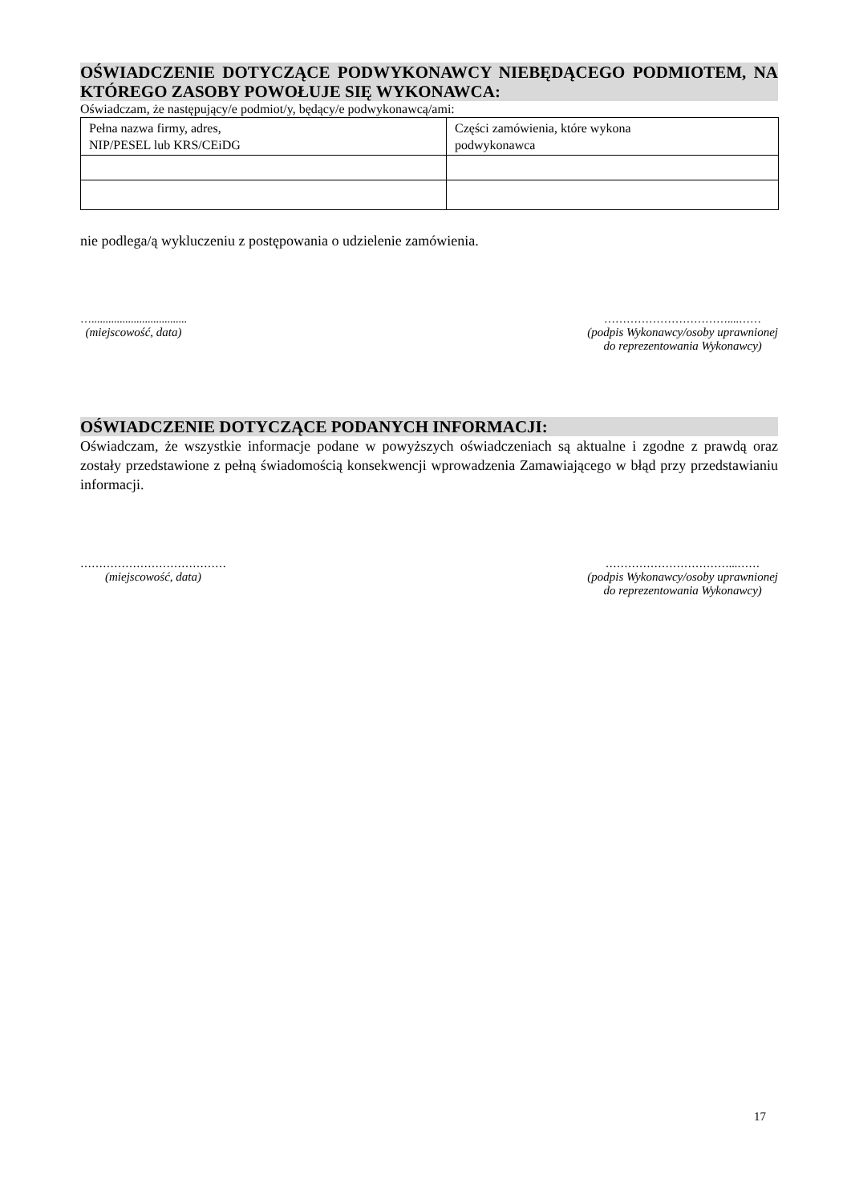OŚWIADCZENIE DOTYCZĄCE PODWYKONAWCY NIEBĘDĄCEGO PODMIOTEM, NA KTÓREGO ZASOBY POWOŁUJE SIĘ WYKONAWCA:
Oświadczam, że następujący/e podmiot/y, będący/e podwykonawcą/ami:
| Pełna nazwa firmy, adres, NIP/PESEL lub KRS/CEiDG | Części zamówienia, które wykona podwykonawca |
nie podlega/ą wykluczeniu z postępowania o udzielenie zamówienia.
…..................................
(miejscowość, data)
……………………………....……
(podpis Wykonawcy/osoby uprawnionej
do reprezentowania Wykonawcy)
OŚWIADCZENIE DOTYCZĄCE PODANYCH INFORMACJI:
Oświadczam, że wszystkie informacje podane w powyższych oświadczeniach są aktualne i zgodne z prawdą oraz zostały przedstawione z pełną świadomością konsekwencji wprowadzenia Zamawiającego w błąd przy przedstawianiu informacji.
…………………………………
(miejscowość, data)
……………………………...……
(podpis Wykonawcy/osoby uprawnionej
do reprezentowania Wykonawcy)
17